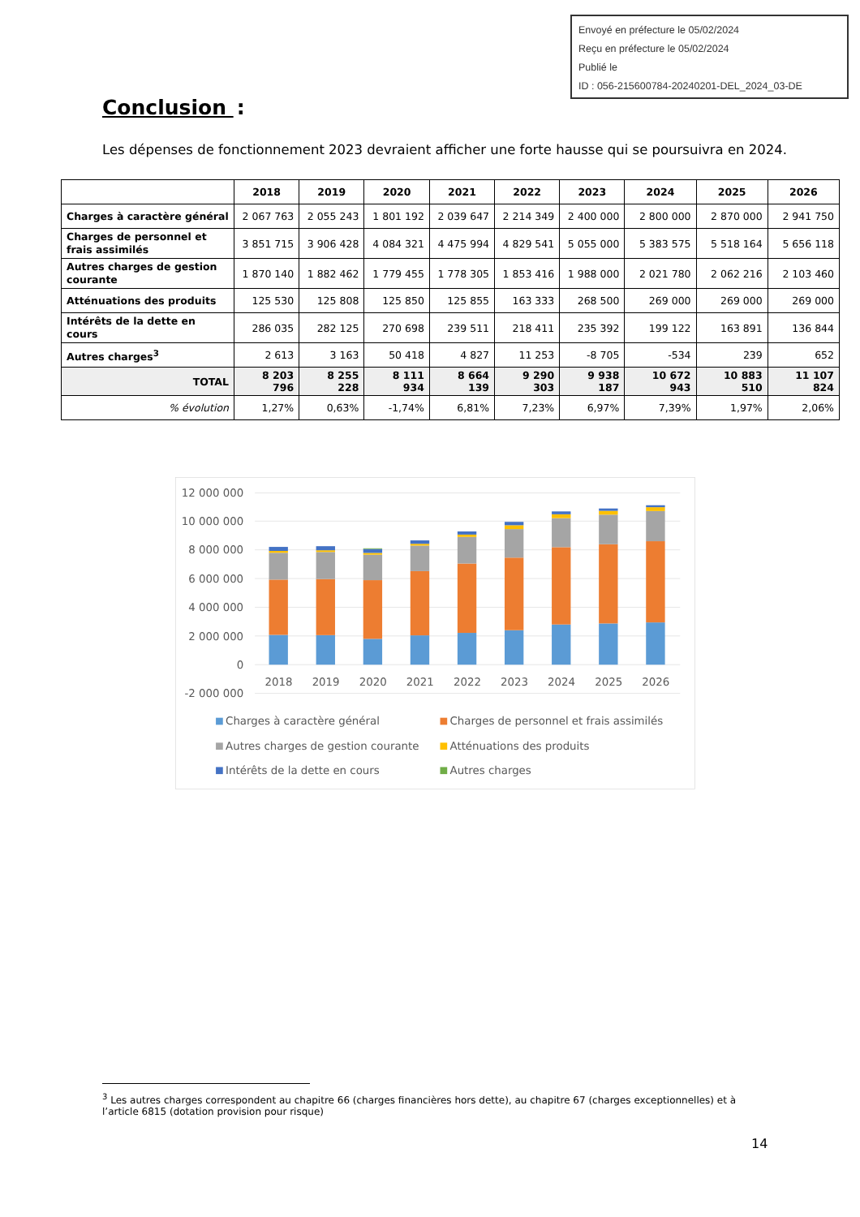Envoyé en préfecture le 05/02/2024
Reçu en préfecture le 05/02/2024
Publié le
ID : 056-215600784-20240201-DEL_2024_03-DE
Conclusion :
Les dépenses de fonctionnement 2023 devraient afficher une forte hausse qui se poursuivra en 2024.
| | 2018 | 2019 | 2020 | 2021 | 2022 | 2023 | 2024 | 2025 | 2026 |
| --- | --- | --- | --- | --- | --- | --- | --- | --- | --- |
| Charges à caractère général | 2 067 763 | 2 055 243 | 1 801 192 | 2 039 647 | 2 214 349 | 2 400 000 | 2 800 000 | 2 870 000 | 2 941 750 |
| Charges de personnel et frais assimilés | 3 851 715 | 3 906 428 | 4 084 321 | 4 475 994 | 4 829 541 | 5 055 000 | 5 383 575 | 5 518 164 | 5 656 118 |
| Autres charges de gestion courante | 1 870 140 | 1 882 462 | 1 779 455 | 1 778 305 | 1 853 416 | 1 988 000 | 2 021 780 | 2 062 216 | 2 103 460 |
| Atténuations des produits | 125 530 | 125 808 | 125 850 | 125 855 | 163 333 | 268 500 | 269 000 | 269 000 | 269 000 |
| Intérêts de la dette en cours | 286 035 | 282 125 | 270 698 | 239 511 | 218 411 | 235 392 | 199 122 | 163 891 | 136 844 |
| Autres charges<sup>3</sup> | 2 613 | 3 163 | 50 418 | 4 827 | 11 253 | -8 705 | -534 | 239 | 652 |
| TOTAL | 8 203 796 | 8 255 228 | 8 111 934 | 8 664 139 | 9 290 303 | 9 938 187 | 10 672 943 | 10 883 510 | 11 107 824 |
| % évolution | 1,27% | 0,63% | -1,74% | 6,81% | 7,23% | 6,97% | 7,39% | 1,97% | 2,06% |
12 000 000
10 000 000
8 000 000
6 000 000
4 000 000
2 000 000
0
-2 000 000
2018
2019
2020
2021
2022
2023
2024
2025
2026
Charges à caractère général
Charges de personnel et frais assimilés
Autres charges de gestion courante
Atténuations des produits
Intérêts de la dette en cours
Autres charges
<sup>3</sup> Les autres charges correspondent au chapitre 66 (charges financières hors dette), au chapitre 67 (charges exceptionnelles) et à l’article 6815 (dotation provision pour risque)
14